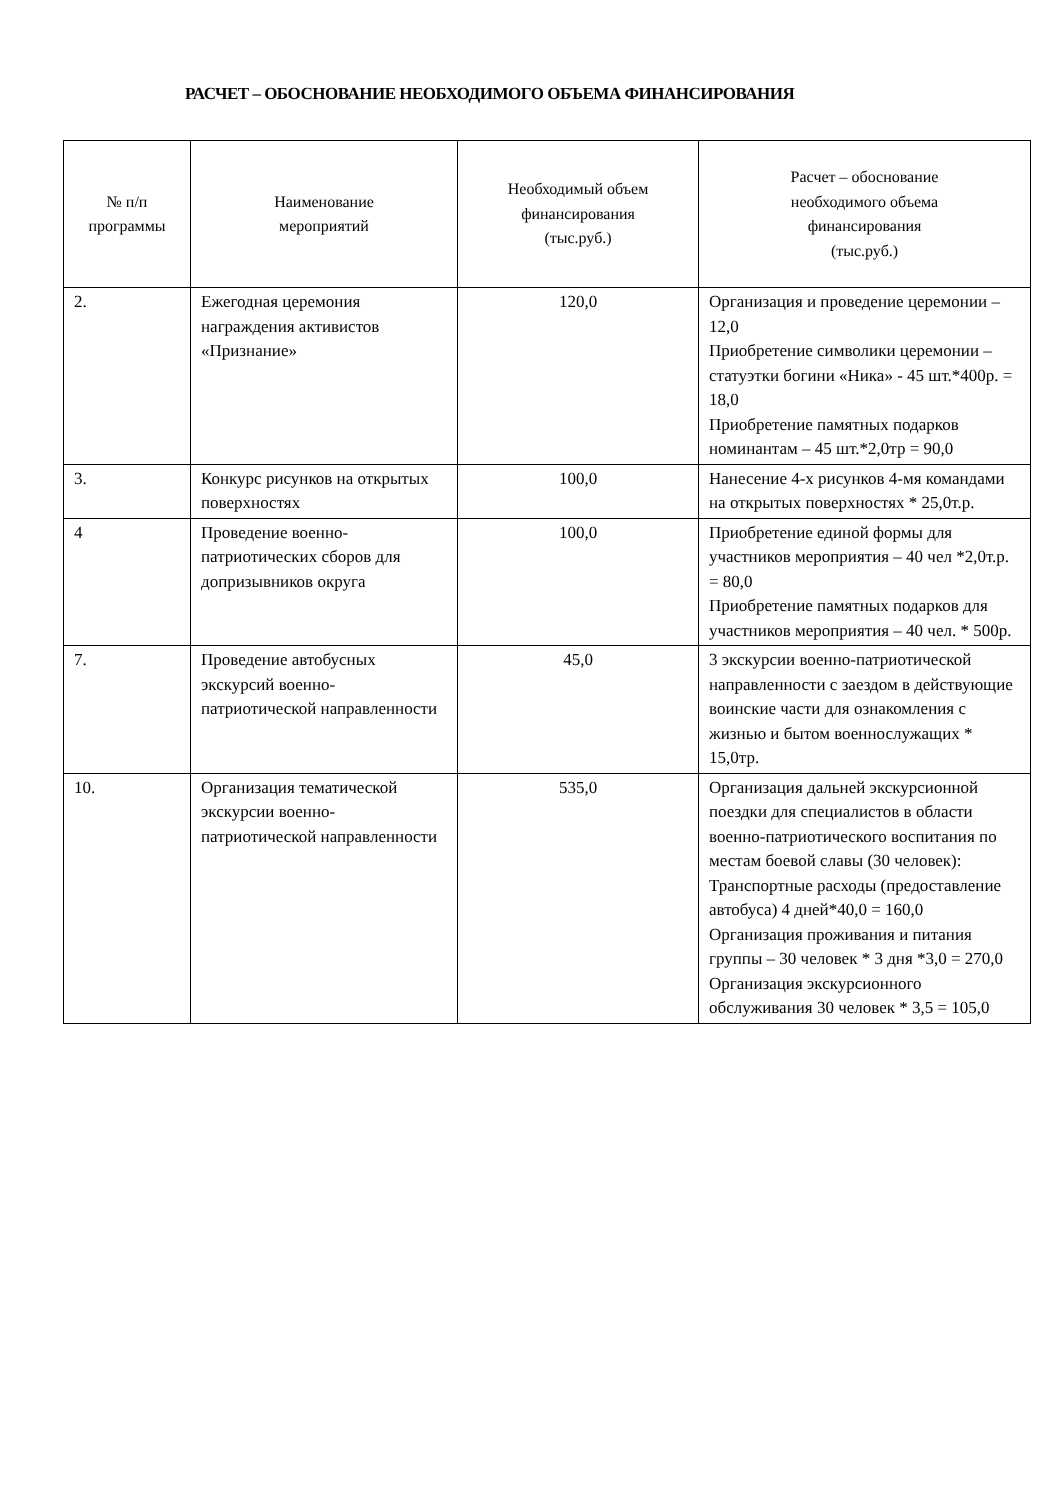РАСЧЕТ – ОБОСНОВАНИЕ НЕОБХОДИМОГО ОБЪЕМА ФИНАНСИРОВАНИЯ
| № п/п программы | Наименование мероприятий | Необходимый объем финансирования (тыс.руб.) | Расчет – обоснование необходимого объема финансирования (тыс.руб.) |
| --- | --- | --- | --- |
| 2. | Ежегодная церемония награждения активистов «Признание» | 120,0 | Организация и проведение церемонии – 12,0 Приобретение символики церемонии – статуэтки богини «Ника» - 45 шт.*400р. = 18,0 Приобретение памятных подарков номинантам – 45 шт.*2,0тр = 90,0 |
| 3. | Конкурс рисунков на открытых поверхностях | 100,0 | Нанесение 4-х рисунков 4-мя командами на открытых поверхностях * 25,0т.р. |
| 4 | Проведение военно-патриотических сборов для допризывников округа | 100,0 | Приобретение единой формы для участников мероприятия – 40 чел *2,0т.р. = 80,0 Приобретение памятных подарков для участников мероприятия – 40 чел. * 500р. |
| 7. | Проведение автобусных экскурсий военно-патриотической направленности | 45,0 | 3 экскурсии военно-патриотической направленности с заездом в действующие воинские части для ознакомления с жизнью и бытом военнослужащих * 15,0тр. |
| 10. | Организация тематической экскурсии военно-патриотической направленности | 535,0 | Организация дальней экскурсионной поездки для специалистов в области военно-патриотического воспитания по местам боевой славы (30 человек): Транспортные расходы (предоставление автобуса) 4 дней*40,0 = 160,0 Организация проживания и питания группы – 30 человек * 3 дня *3,0 = 270,0 Организация экскурсионного обслуживания 30 человек * 3,5 = 105,0 |